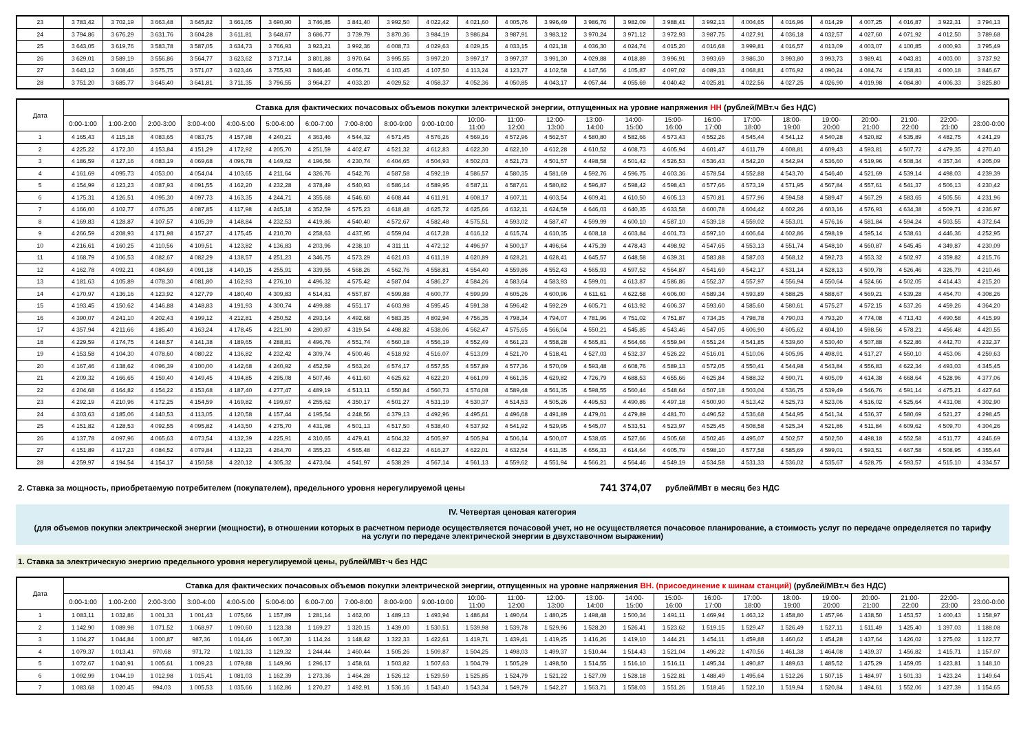| 23 | 3 783,42 | 3 702,19 | 3 663,48 | 3 645,82 | 3 661,05 | 3 690,90 | 3 746,85 | 3 841,40 | 3 992,50 | 4 022,42 | 4 021,60 | 4 005,76 | 3 996,49 | 3 986,76 | 3 982,09 | 3 988,41 | 3 992,13 | 4 004,65 | 4 016,96 | 4 014,29 | 4 007,25 | 4 016,87 | 3 922,31 | 3 794,13 |
| 24 | 3 794,86 | 3 676,29 | 3 631,76 | 3 604,28 | 3 611,81 | 3 648,67 | 3 686,77 | 3 739,79 | 3 870,36 | 3 984,19 | 3 986,84 | 3 987,91 | 3 983,12 | 3 970,24 | 3 971,12 | 3 972,93 | 3 987,75 | 4 027,91 | 4 036,18 | 4 032,57 | 4 027,60 | 4 071,92 | 4 012,50 | 3 789,68 |
| 25 | 3 643,05 | 3 619,76 | 3 583,78 | 3 587,05 | 3 634,73 | 3 766,93 | 3 923,21 | 3 992,36 | 4 008,73 | 4 029,63 | 4 029,15 | 4 033,15 | 4 021,18 | 4 036,30 | 4 024,74 | 4 015,20 | 4 016,68 | 3 999,81 | 4 016,57 | 4 013,09 | 4 003,07 | 4 100,85 | 4 000,93 | 3 795,49 |
| 26 | 3 629,01 | 3 589,19 | 3 556,86 | 3 564,77 | 3 623,62 | 3 717,14 | 3 801,88 | 3 970,64 | 3 995,55 | 3 997,20 | 3 997,17 | 3 997,37 | 3 991,30 | 4 029,88 | 4 018,89 | 3 996,91 | 3 993,69 | 3 986,30 | 3 993,80 | 3 993,73 | 3 989,41 | 4 043,81 | 4 003,00 | 3 737,92 |
| 27 | 3 643,12 | 3 608,46 | 3 575,75 | 3 571,07 | 3 623,46 | 3 755,93 | 3 846,46 | 4 056,71 | 4 103,45 | 4 107,50 | 4 113,24 | 4 123,77 | 4 102,58 | 4 147,56 | 4 105,87 | 4 097,02 | 4 089,33 | 4 068,81 | 4 076,92 | 4 090,24 | 4 084,74 | 4 158,81 | 4 000,18 | 3 846,67 |
| 28 | 3 751,20 | 3 685,77 | 3 645,40 | 3 641,81 | 3 711,35 | 3 796,55 | 3 964,27 | 4 033,20 | 4 029,52 | 4 058,37 | 4 052,36 | 4 050,85 | 4 043,17 | 4 057,44 | 4 055,69 | 4 040,42 | 4 025,81 | 4 022,56 | 4 027,25 | 4 026,90 | 4 019,98 | 4 084,80 | 4 006,33 | 3 825,80 |
| Дата | Ставка для фактических почасовых объемов покупки электрической энергии, отпущенных на уровне напряжения НН (рублей/МВт.ч без НДС) | | | | | | | | | | | | | | | | | | | | | | | |
| --- | --- | --- | --- | --- | --- | --- | --- | --- | --- | --- | --- | --- | --- | --- | --- | --- | --- | --- | --- | --- | --- | --- | --- | --- |
| | 0:00-1:00 | 1:00-2:00 | 2:00-3:00 | 3:00-4:00 | 4:00-5:00 | 5:00-6:00 | 6:00-7:00 | 7:00-8:00 | 8:00-9:00 | 9:00-10:00 | 10:00- 11:00 | 11:00- 12:00 | 12:00- 13:00 | 13:00- 14:00 | 14:00- 15:00 | 15:00- 16:00 | 16:00- 17:00 | 17:00- 18:00 | 18:00- 19:00 | 19:00- 20:00 | 20:00- 21:00 | 21:00- 22:00 | 22:00- 23:00 | 23:00-0:00 |
| 1 | 4 165,43 | 4 115,18 | 4 083,65 | 4 083,75 | 4 157,98 | 4 240,21 | 4 363,46 | 4 544,32 | 4 571,45 | 4 576,26 | 4 569,16 | 4 572,96 | 4 562,57 | 4 580,80 | 4 582,66 | 4 573,43 | 4 552,26 | 4 545,44 | 4 541,12 | 4 540,28 | 4 520,82 | 4 535,89 | 4 482,75 | 4 241,29 |
| 2 | 4 225,22 | 4 172,30 | 4 153,84 | 4 151,29 | 4 172,92 | 4 205,70 | 4 251,59 | 4 402,47 | 4 521,32 | 4 612,83 | 4 622,30 | 4 622,10 | 4 612,28 | 4 610,52 | 4 608,73 | 4 605,94 | 4 601,47 | 4 611,79 | 4 608,81 | 4 609,43 | 4 593,81 | 4 507,72 | 4 479,35 | 4 270,40 |
| 3 | 4 186,59 | 4 127,16 | 4 083,19 | 4 069,68 | 4 096,78 | 4 149,62 | 4 196,56 | 4 230,74 | 4 404,65 | 4 504,93 | 4 502,03 | 4 521,73 | 4 501,57 | 4 498,58 | 4 501,42 | 4 526,53 | 4 536,43 | 4 542,20 | 4 542,94 | 4 536,60 | 4 519,96 | 4 508,34 | 4 357,34 | 4 205,09 |
| 4 | 4 161,69 | 4 095,73 | 4 053,00 | 4 054,04 | 4 103,65 | 4 211,64 | 4 326,76 | 4 542,76 | 4 587,58 | 4 592,19 | 4 586,57 | 4 580,35 | 4 581,69 | 4 592,76 | 4 596,75 | 4 603,36 | 4 578,54 | 4 552,88 | 4 543,70 | 4 546,40 | 4 521,69 | 4 539,14 | 4 498,03 | 4 239,39 |
| 5 | 4 154,99 | 4 123,23 | 4 087,93 | 4 091,55 | 4 162,20 | 4 232,28 | 4 378,49 | 4 540,93 | 4 586,14 | 4 589,95 | 4 587,11 | 4 587,61 | 4 580,82 | 4 596,87 | 4 598,42 | 4 598,43 | 4 577,66 | 4 573,19 | 4 571,95 | 4 567,84 | 4 557,61 | 4 541,37 | 4 506,13 | 4 230,42 |
| 6 | 4 175,31 | 4 126,51 | 4 095,30 | 4 097,73 | 4 163,35 | 4 244,71 | 4 355,68 | 4 546,60 | 4 608,44 | 4 611,91 | 4 608,17 | 4 607,11 | 4 603,54 | 4 609,41 | 4 610,50 | 4 605,13 | 4 570,81 | 4 577,96 | 4 594,58 | 4 589,47 | 4 567,29 | 4 583,65 | 4 505,56 | 4 231,96 |
| 7 | 4 166,00 | 4 102,77 | 4 076,35 | 4 087,85 | 4 117,98 | 4 245,18 | 4 352,59 | 4 575,23 | 4 618,48 | 4 625,72 | 4 625,66 | 4 632,11 | 4 624,59 | 4 646,03 | 4 640,35 | 4 633,58 | 4 600,78 | 4 604,42 | 4 602,26 | 4 603,16 | 4 576,93 | 4 634,38 | 4 509,71 | 4 236,97 |
| 8 | 4 169,83 | 4 128,87 | 4 107,57 | 4 105,39 | 4 148,84 | 4 232,53 | 4 419,86 | 4 540,40 | 4 572,67 | 4 582,48 | 4 575,51 | 4 593,02 | 4 587,47 | 4 599,99 | 4 600,10 | 4 587,10 | 4 539,18 | 4 559,02 | 4 553,01 | 4 576,16 | 4 581,84 | 4 594,24 | 4 503,55 | 4 372,64 |
| 9 | 4 266,59 | 4 208,93 | 4 171,98 | 4 157,27 | 4 175,45 | 4 210,70 | 4 258,63 | 4 437,95 | 4 559,04 | 4 617,28 | 4 616,12 | 4 615,74 | 4 610,35 | 4 608,18 | 4 603,84 | 4 601,73 | 4 597,10 | 4 606,64 | 4 602,86 | 4 598,19 | 4 595,14 | 4 538,61 | 4 446,36 | 4 252,95 |
| 10 | 4 216,61 | 4 160,25 | 4 110,56 | 4 109,51 | 4 123,82 | 4 136,83 | 4 203,96 | 4 238,10 | 4 311,11 | 4 472,12 | 4 496,97 | 4 500,17 | 4 496,64 | 4 475,39 | 4 478,43 | 4 498,92 | 4 547,65 | 4 553,13 | 4 551,74 | 4 548,10 | 4 560,87 | 4 545,45 | 4 349,87 | 4 230,09 |
| 11 | 4 168,79 | 4 106,53 | 4 082,67 | 4 082,29 | 4 138,57 | 4 251,23 | 4 346,75 | 4 573,29 | 4 621,03 | 4 611,19 | 4 620,89 | 4 628,21 | 4 628,41 | 4 645,57 | 4 648,58 | 4 639,31 | 4 583,88 | 4 587,03 | 4 568,12 | 4 592,73 | 4 553,32 | 4 502,97 | 4 359,82 | 4 215,76 |
| 12 | 4 162,78 | 4 092,21 | 4 084,69 | 4 091,18 | 4 149,15 | 4 255,91 | 4 339,55 | 4 568,26 | 4 562,76 | 4 558,81 | 4 554,40 | 4 559,86 | 4 552,43 | 4 565,93 | 4 597,52 | 4 564,87 | 4 541,69 | 4 542,17 | 4 531,14 | 4 528,13 | 4 509,78 | 4 526,46 | 4 326,79 | 4 210,46 |
| 13 | 4 181,63 | 4 105,89 | 4 078,30 | 4 081,80 | 4 162,93 | 4 276,10 | 4 496,32 | 4 575,42 | 4 587,04 | 4 586,27 | 4 584,26 | 4 583,64 | 4 583,93 | 4 599,01 | 4 613,87 | 4 586,86 | 4 552,37 | 4 557,97 | 4 556,94 | 4 550,64 | 4 524,66 | 4 502,05 | 4 414,43 | 4 215,20 |
| 14 | 4 170,97 | 4 136,16 | 4 123,92 | 4 127,79 | 4 180,40 | 4 309,83 | 4 514,81 | 4 557,87 | 4 599,88 | 4 600,77 | 4 599,99 | 4 605,26 | 4 600,96 | 4 611,61 | 4 622,58 | 4 606,00 | 4 589,34 | 4 593,89 | 4 588,25 | 4 588,67 | 4 569,21 | 4 539,28 | 4 454,70 | 4 308,26 |
| 15 | 4 193,45 | 4 150,62 | 4 146,88 | 4 148,83 | 4 191,93 | 4 300,74 | 4 499,88 | 4 551,17 | 4 603,98 | 4 595,45 | 4 591,38 | 4 596,42 | 4 592,29 | 4 605,71 | 4 613,92 | 4 606,37 | 4 593,60 | 4 585,60 | 4 580,61 | 4 575,27 | 4 572,15 | 4 537,26 | 4 459,26 | 4 364,20 |
| 16 | 4 390,07 | 4 241,10 | 4 202,43 | 4 199,12 | 4 212,81 | 4 250,52 | 4 293,14 | 4 492,68 | 4 583,35 | 4 802,94 | 4 756,35 | 4 798,34 | 4 794,07 | 4 781,96 | 4 751,02 | 4 751,87 | 4 734,35 | 4 798,78 | 4 790,03 | 4 793,20 | 4 774,08 | 4 713,43 | 4 490,58 | 4 415,99 |
| 17 | 4 357,94 | 4 211,66 | 4 185,40 | 4 163,24 | 4 178,45 | 4 221,90 | 4 280,87 | 4 319,54 | 4 498,82 | 4 538,06 | 4 562,47 | 4 575,65 | 4 566,04 | 4 550,21 | 4 545,85 | 4 543,46 | 4 547,05 | 4 606,90 | 4 605,62 | 4 604,10 | 4 598,56 | 4 578,21 | 4 456,48 | 4 420,55 |
| 18 | 4 229,59 | 4 174,75 | 4 148,57 | 4 141,38 | 4 189,65 | 4 288,81 | 4 496,76 | 4 551,74 | 4 560,18 | 4 556,19 | 4 552,49 | 4 561,23 | 4 558,28 | 4 565,81 | 4 564,66 | 4 559,94 | 4 551,24 | 4 541,85 | 4 539,60 | 4 530,40 | 4 507,88 | 4 522,86 | 4 442,70 | 4 232,37 |
| 19 | 4 153,58 | 4 104,30 | 4 078,60 | 4 080,22 | 4 136,82 | 4 232,42 | 4 309,74 | 4 500,46 | 4 518,92 | 4 516,07 | 4 513,09 | 4 521,70 | 4 518,41 | 4 527,03 | 4 532,37 | 4 526,22 | 4 516,01 | 4 510,06 | 4 505,95 | 4 498,91 | 4 517,27 | 4 550,10 | 4 453,06 | 4 259,63 |
| 20 | 4 167,46 | 4 138,62 | 4 096,39 | 4 100,00 | 4 142,68 | 4 240,92 | 4 452,59 | 4 563,24 | 4 574,17 | 4 557,55 | 4 557,89 | 4 577,36 | 4 570,09 | 4 593,48 | 4 608,76 | 4 589,13 | 4 572,05 | 4 550,41 | 4 544,98 | 4 543,84 | 4 556,83 | 4 622,34 | 4 493,03 | 4 345,45 |
| 21 | 4 209,32 | 4 166,65 | 4 159,40 | 4 149,45 | 4 194,85 | 4 295,08 | 4 507,46 | 4 611,60 | 4 625,62 | 4 622,20 | 4 661,09 | 4 661,35 | 4 629,82 | 4 726,79 | 4 688,53 | 4 655,66 | 4 625,84 | 4 588,32 | 4 590,71 | 4 605,09 | 4 614,38 | 4 668,64 | 4 528,96 | 4 377,06 |
| 22 | 4 204,68 | 4 164,82 | 4 154,22 | 4 153,68 | 4 187,40 | 4 277,47 | 4 489,19 | 4 513,11 | 4 550,84 | 4 560,73 | 4 574,08 | 4 589,48 | 4 561,35 | 4 598,55 | 4 560,44 | 4 548,64 | 4 507,18 | 4 503,04 | 4 536,75 | 4 539,49 | 4 546,76 | 4 591,14 | 4 475,21 | 4 427,64 |
| 23 | 4 292,19 | 4 210,96 | 4 172,25 | 4 154,59 | 4 169,82 | 4 199,67 | 4 255,62 | 4 350,17 | 4 501,27 | 4 531,19 | 4 530,37 | 4 514,53 | 4 505,26 | 4 495,53 | 4 490,86 | 4 497,18 | 4 500,90 | 4 513,42 | 4 525,73 | 4 523,06 | 4 516,02 | 4 525,64 | 4 431,08 | 4 302,90 |
| 24 | 4 303,63 | 4 185,06 | 4 140,53 | 4 113,05 | 4 120,58 | 4 157,44 | 4 195,54 | 4 248,56 | 4 379,13 | 4 492,96 | 4 495,61 | 4 496,68 | 4 491,89 | 4 479,01 | 4 479,89 | 4 481,70 | 4 496,52 | 4 536,68 | 4 544,95 | 4 541,34 | 4 536,37 | 4 580,69 | 4 521,27 | 4 298,45 |
| 25 | 4 151,82 | 4 128,53 | 4 092,55 | 4 095,82 | 4 143,50 | 4 275,70 | 4 431,98 | 4 501,13 | 4 517,50 | 4 538,40 | 4 537,92 | 4 541,92 | 4 529,95 | 4 545,07 | 4 533,51 | 4 523,97 | 4 525,45 | 4 508,58 | 4 525,34 | 4 521,86 | 4 511,84 | 4 609,62 | 4 509,70 | 4 304,26 |
| 26 | 4 137,78 | 4 097,96 | 4 065,63 | 4 073,54 | 4 132,39 | 4 225,91 | 4 310,65 | 4 479,41 | 4 504,32 | 4 505,97 | 4 505,94 | 4 506,14 | 4 500,07 | 4 538,65 | 4 527,66 | 4 505,68 | 4 502,46 | 4 495,07 | 4 502,57 | 4 502,50 | 4 498,18 | 4 552,58 | 4 511,77 | 4 246,69 |
| 27 | 4 151,89 | 4 117,23 | 4 084,52 | 4 079,84 | 4 132,23 | 4 264,70 | 4 355,23 | 4 565,48 | 4 612,22 | 4 616,27 | 4 622,01 | 4 632,54 | 4 611,35 | 4 656,33 | 4 614,64 | 4 605,79 | 4 598,10 | 4 577,58 | 4 585,69 | 4 599,01 | 4 593,51 | 4 667,58 | 4 508,95 | 4 355,44 |
| 28 | 4 259,97 | 4 194,54 | 4 154,17 | 4 150,58 | 4 220,12 | 4 305,32 | 4 473,04 | 4 541,97 | 4 538,29 | 4 567,14 | 4 561,13 | 4 559,62 | 4 551,94 | 4 566,21 | 4 564,46 | 4 549,19 | 4 534,58 | 4 531,33 | 4 536,02 | 4 535,67 | 4 528,75 | 4 593,57 | 4 515,10 | 4 334,57 |
2. Ставка за мощность, приобретаемую потребителем (покупателем), предельного уровня нерегулируемой цены 741 374,07 рублей/МВт в месяц без НДС
IV. Четвертая ценовая категория
(для объемов покупки электрической энергии (мощности), в отношении которых в расчетном периоде осуществляется почасовой учет, но не осуществляется почасовое планирование, а стоимость услуг по передаче определяется по тарифу на услуги по передаче электрической энергии в двухставочном выражении)
1. Ставка за электрическую энергию предельного уровня нерегулируемой цены, рублей/МВт·ч без НДС
| Дата | Ставка для фактических почасовых объемов покупки электрической энергии, отпущенных на уровне напряжения ВН. (присоединение к шинам станций) (рублей/МВт.ч без НДС) | | | | | | | | | | | | | | | | | | | | | | | |
| --- | --- | --- | --- | --- | --- | --- | --- | --- | --- | --- | --- | --- | --- | --- | --- | --- | --- | --- | --- | --- | --- | --- | --- | --- |
| | 0:00-1:00 | 1:00-2:00 | 2:00-3:00 | 3:00-4:00 | 4:00-5:00 | 5:00-6:00 | 6:00-7:00 | 7:00-8:00 | 8:00-9:00 | 9:00-10:00 | 10:00- 11:00 | 11:00- 12:00 | 12:00- 13:00 | 13:00- 14:00 | 14:00- 15:00 | 15:00- 16:00 | 16:00- 17:00 | 17:00- 18:00 | 18:00- 19:00 | 19:00- 20:00 | 20:00- 21:00 | 21:00- 22:00 | 22:00- 23:00 | 23:00-0:00 |
| 1 | 1 083,11 | 1 032,86 | 1 001,33 | 1 001,43 | 1 075,66 | 1 157,89 | 1 281,14 | 1 462,00 | 1 489,13 | 1 493,94 | 1 486,84 | 1 490,64 | 1 480,25 | 1 498,48 | 1 500,34 | 1 491,11 | 1 469,94 | 1 463,12 | 1 458,80 | 1 457,96 | 1 438,50 | 1 453,57 | 1 400,43 | 1 158,97 |
| 2 | 1 142,90 | 1 089,98 | 1 071,52 | 1 068,97 | 1 090,60 | 1 123,38 | 1 169,27 | 1 320,15 | 1 439,00 | 1 530,51 | 1 539,98 | 1 539,78 | 1 529,96 | 1 528,20 | 1 526,41 | 1 523,62 | 1 519,15 | 1 529,47 | 1 526,49 | 1 527,11 | 1 511,49 | 1 425,40 | 1 397,03 | 1 188,08 |
| 3 | 1 104,27 | 1 044,84 | 1 000,87 | 987,36 | 1 014,46 | 1 067,30 | 1 114,24 | 1 148,42 | 1 322,33 | 1 422,61 | 1 419,71 | 1 439,41 | 1 419,25 | 1 416,26 | 1 419,10 | 1 444,21 | 1 454,11 | 1 459,88 | 1 460,62 | 1 454,28 | 1 437,64 | 1 426,02 | 1 275,02 | 1 122,77 |
| 4 | 1 079,37 | 1 013,41 | 970,68 | 971,72 | 1 021,33 | 1 129,32 | 1 244,44 | 1 460,44 | 1 505,26 | 1 509,87 | 1 504,25 | 1 498,03 | 1 499,37 | 1 510,44 | 1 514,43 | 1 521,04 | 1 496,22 | 1 470,56 | 1 461,38 | 1 464,08 | 1 439,37 | 1 456,82 | 1 415,71 | 1 157,07 |
| 5 | 1 072,67 | 1 040,91 | 1 005,61 | 1 009,23 | 1 079,88 | 1 149,96 | 1 296,17 | 1 458,61 | 1 503,82 | 1 507,63 | 1 504,79 | 1 505,29 | 1 498,50 | 1 514,55 | 1 516,10 | 1 516,11 | 1 495,34 | 1 490,87 | 1 489,63 | 1 485,52 | 1 475,29 | 1 459,05 | 1 423,81 | 1 148,10 |
| 6 | 1 092,99 | 1 044,19 | 1 012,98 | 1 015,41 | 1 081,03 | 1 162,39 | 1 273,36 | 1 464,28 | 1 526,12 | 1 529,59 | 1 525,85 | 1 524,79 | 1 521,22 | 1 527,09 | 1 528,18 | 1 522,81 | 1 488,49 | 1 495,64 | 1 512,26 | 1 507,15 | 1 484,97 | 1 501,33 | 1 423,24 | 1 149,64 |
| 7 | 1 083,68 | 1 020,45 | 994,03 | 1 005,53 | 1 035,66 | 1 162,86 | 1 270,27 | 1 492,91 | 1 536,16 | 1 543,40 | 1 543,34 | 1 549,79 | 1 542,27 | 1 563,71 | 1 558,03 | 1 551,26 | 1 518,46 | 1 522,10 | 1 519,94 | 1 520,84 | 1 494,61 | 1 552,06 | 1 427,39 | 1 154,65 |